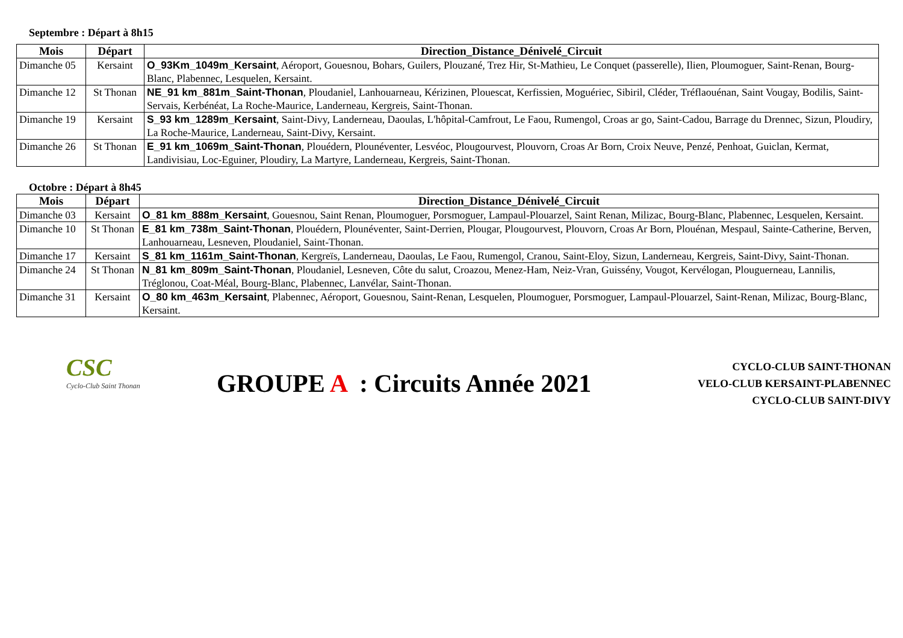Septembre : Départ à 8h15
| Mois | Départ | Direction_Distance_Dénivelé_Circuit |
| --- | --- | --- |
| Dimanche 05 | Kersaint | O_93Km_1049m_Kersaint , Aéroport, Gouesnou, Bohars, Guilers, Plouzané, Trez Hir, St-Mathieu, Le Conquet (passerelle), Ilien, Ploumoguer, Saint-Renan, Bourg-Blanc, Plabennec, Lesquelen, Kersaint. |
| Dimanche 12 | St Thonan | NE_91 km_881m_Saint-Thonan , Ploudaniel, Lanhouarneau, Kérizinen, Plouescat, Kerfissien, Moguériec, Sibiril, Cléder, Tréflaouénan, Saint Vougay, Bodilis, Saint-Servais, Kerbénéat, La Roche-Maurice, Landerneau, Kergreis, Saint-Thonan. |
| Dimanche 19 | Kersaint | S_93 km_1289m_Kersaint , Saint-Divy, Landerneau, Daoulas, L'hôpital-Camfrout, Le Faou, Rumengol, Croas ar go, Saint-Cadou, Barrage du Drennec, Sizun, Ploudiry, La Roche-Maurice, Landerneau, Saint-Divy, Kersaint. |
| Dimanche 26 | St Thonan | E_91 km_1069m_Saint-Thonan , Plouédern, Plounéventer, Lesvéoc, Plougourvest, Plouvorn, Croas Ar Born, Croix Neuve, Penzé, Penhoat, Guiclan, Kermat, Landivisiau, Loc-Eguiner, Ploudiry, La Martyre, Landerneau, Kergreis, Saint-Thonan. |
Octobre : Départ à 8h45
| Mois | Départ | Direction_Distance_Dénivelé_Circuit |
| --- | --- | --- |
| Dimanche 03 | Kersaint | O_81 km_888m_Kersaint , Gouesnou, Saint Renan, Ploumoguer, Porsmoguer, Lampaul-Plouarzel, Saint Renan, Milizac, Bourg-Blanc, Plabennec, Lesquelen, Kersaint. |
| Dimanche 10 | St Thonan | E_81 km_738m_Saint-Thonan , Plouédern, Plounéventer, Saint-Derrien, Plougar, Plougourvest, Plouvorn, Croas Ar Born, Plouénan, Mespaul, Sainte-Catherine, Berven, Lanhouarneau, Lesneven, Ploudaniel, Saint-Thonan. |
| Dimanche 17 | Kersaint | S_81 km_1161m_Saint-Thonan , Kergreïs, Landerneau, Daoulas, Le Faou, Rumengol, Cranou, Saint-Eloy, Sizun, Landerneau, Kergreis, Saint-Divy, Saint-Thonan. |
| Dimanche 24 | St Thonan | N_81 km_809m_Saint-Thonan , Ploudaniel, Lesneven, Côte du salut, Croazou, Menez-Ham, Neiz-Vran, Guissény, Vougot, Kervélogan, Plouguerneau, Lannilis, Tréglonou, Coat-Méal, Bourg-Blanc, Plabennec, Lanvélar, Saint-Thonan. |
| Dimanche 31 | Kersaint | O_80 km_463m_Kersaint , Plabennec, Aéroport, Gouesnou, Saint-Renan, Lesquelen, Ploumoguer, Porsmoguer, Lampaul-Plouarzel, Saint-Renan, Milizac, Bourg-Blanc, Kersaint. |
CSC
Cyclo-Club Saint Thonan
GROUPE A : Circuits Année 2021
CYCLO-CLUB SAINT-THONAN
VELO-CLUB KERSAINT-PLABENNEC
CYCLO-CLUB SAINT-DIVY